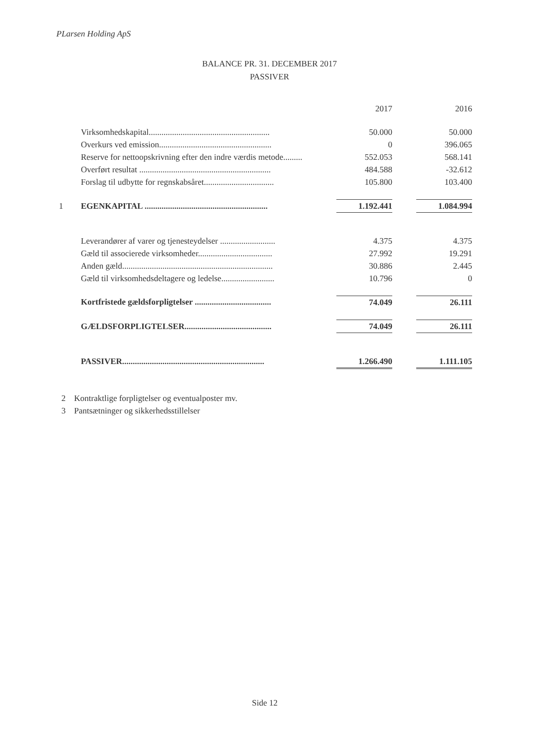PLarsen Holding ApS
BALANCE PR. 31. DECEMBER 2017
PASSIVER
| | | 2017 | | 2016 |
| --- | --- | --- | --- | --- |
| | Virksomhedskapital......................................................... | 50.000 | | 50.000 |
| | Overkurs ved emission..................................................... | 0 | | 396.065 |
| | Reserve for nettoopskrivning efter den indre værdis metode......... | 552.053 | | 568.141 |
| | Overført resultat .............................................................. | 484.588 | | -32.612 |
| | Forslag til udbytte for regnskabsåret................................. | 105.800 | | 103.400 |
| 1 | EGENKAPITAL .......................................................... | 1.192.441 | | 1.084.994 |
| | Leverandører af varer og tjenesteydelser .......................... | 4.375 | | 4.375 |
| | Gæld til associerede virksomheder................................... | 27.992 | | 19.291 |
| | Anden gæld....................................................................... | 30.886 | | 2.445 |
| | Gæld til virksomhedsdeltagere og ledelse......................... | 10.796 | | 0 |
| | Kortfristede gældsforpligtelser .................................... | 74.049 | | 26.111 |
| | GÆLDSFORPLIGTELSER......................................... | 74.049 | | 26.111 |
| | PASSIVER................................................................... | 1.266.490 | | 1.111.105 |
2 Kontraktlige forpligtelser og eventualposter mv.
3 Pantsætninger og sikkerhedsstillelser
Side 12